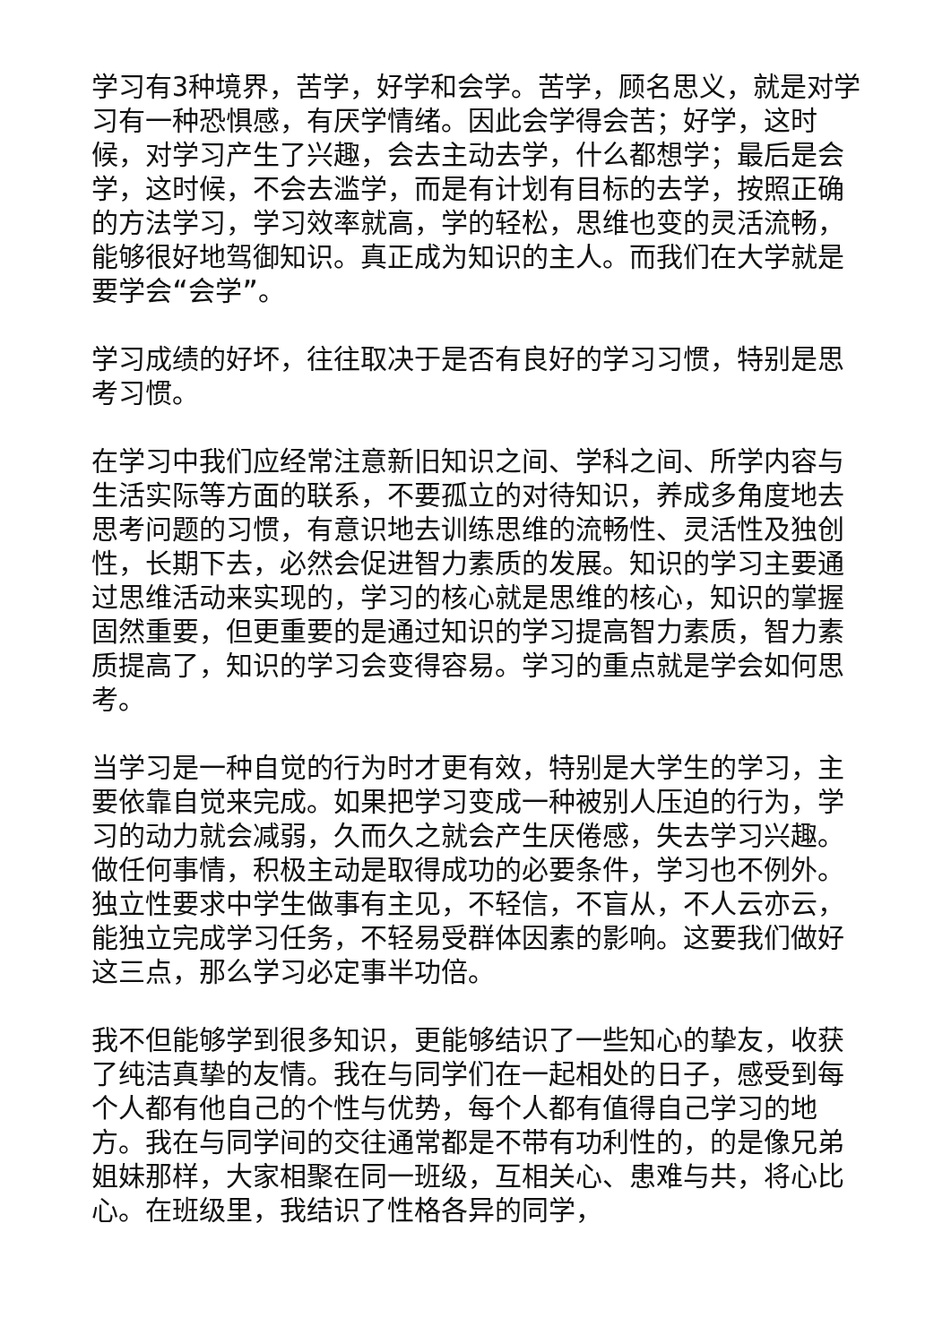学习有3种境界，苦学，好学和会学。苦学，顾名思义，就是对学习有一种恐惧感，有厌学情绪。因此会学得会苦；好学，这时候，对学习产生了兴趣，会去主动去学，什么都想学；最后是会学，这时候，不会去滥学，而是有计划有目标的去学，按照正确的方法学习，学习效率就高，学的轻松，思维也变的灵活流畅，能够很好地驾御知识。真正成为知识的主人。而我们在大学就是要学会“会学”。
学习成绩的好坏，往往取决于是否有良好的学习习惯，特别是思考习惯。
在学习中我们应经常注意新旧知识之间、学科之间、所学内容与生活实际等方面的联系，不要孤立的对待知识，养成多角度地去思考问题的习惯，有意识地去训练思维的流畅性、灵活性及独创性，长期下去，必然会促进智力素质的发展。知识的学习主要通过思维活动来实现的，学习的核心就是思维的核心，知识的掌握固然重要，但更重要的是通过知识的学习提高智力素质，智力素质提高了，知识的学习会变得容易。学习的重点就是学会如何思考。
当学习是一种自觉的行为时才更有效，特别是大学生的学习，主要依靠自觉来完成。如果把学习变成一种被别人压迫的行为，学习的动力就会减弱，久而久之就会产生厌倦感，失去学习兴趣。做任何事情，积极主动是取得成功的必要条件，学习也不例外。独立性要求中学生做事有主见，不轻信，不盲从，不人云亦云，能独立完成学习任务，不轻易受群体因素的影响。这要我们做好这三点，那么学习必定事半功倍。
我不但能够学到很多知识，更能够结识了一些知心的挚友，收获了纯洁真挚的友情。我在与同学们在一起相处的日子，感受到每个人都有他自己的个性与优势，每个人都有值得自己学习的地方。我在与同学间的交往通常都是不带有功利性的，的是像兄弟姐妹那样，大家相聚在同一班级，互相关心、患难与共，将心比心。在班级里，我结识了性格各异的同学，